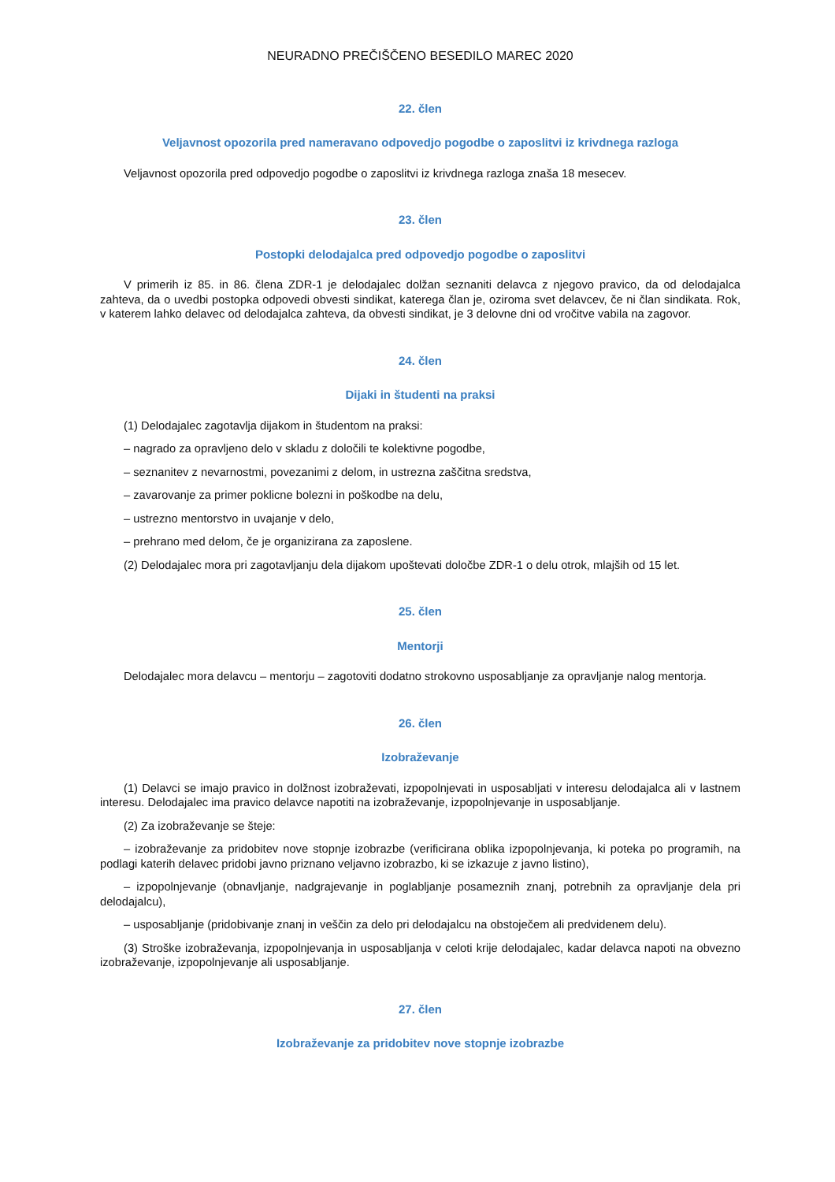NEURADNO PREČIŠČENO BESEDILO MAREC 2020
22. člen
Veljavnost opozorila pred nameravano odpovedjo pogodbe o zaposlitvi iz krivdnega razloga
Veljavnost opozorila pred odpovedjo pogodbe o zaposlitvi iz krivdnega razloga znaša 18 mesecev.
23. člen
Postopki delodajalca pred odpovedjo pogodbe o zaposlitvi
V primerih iz 85. in 86. člena ZDR-1 je delodajalec dolžan seznaniti delavca z njegovo pravico, da od delodajalca zahteva, da o uvedbi postopka odpovedi obvesti sindikat, katerega član je, oziroma svet delavcev, če ni član sindikata. Rok, v katerem lahko delavec od delodajalca zahteva, da obvesti sindikat, je 3 delovne dni od vročitve vabila na zagovor.
24. člen
Dijaki in študenti na praksi
(1) Delodajalec zagotavlja dijakom in študentom na praksi:
– nagrado za opravljeno delo v skladu z določili te kolektivne pogodbe,
– seznanitev z nevarnostmi, povezanimi z delom, in ustrezna zaščitna sredstva,
– zavarovanje za primer poklicne bolezni in poškodbe na delu,
– ustrezno mentorstvo in uvajanje v delo,
– prehrano med delom, če je organizirana za zaposlene.
(2) Delodajalec mora pri zagotavljanju dela dijakom upoštevati določbe ZDR-1 o delu otrok, mlajših od 15 let.
25. člen
Mentorji
Delodajalec mora delavcu – mentorju – zagotoviti dodatno strokovno usposabljanje za opravljanje nalog mentorja.
26. člen
Izobraževanje
(1) Delavci se imajo pravico in dolžnost izobraževati, izpopolnjevati in usposabljati v interesu delodajalca ali v lastnem interesu. Delodajalec ima pravico delavce napotiti na izobraževanje, izpopolnjevanje in usposabljanje.
(2) Za izobraževanje se šteje:
– izobraževanje za pridobitev nove stopnje izobrazbe (verificirana oblika izpopolnjevanja, ki poteka po programih, na podlagi katerih delavec pridobi javno priznano veljavno izobrazbo, ki se izkazuje z javno listino),
– izpopolnjevanje (obnavljanje, nadgrajevanje in poglabljanje posameznih znanj, potrebnih za opravljanje dela pri delodajalcu),
– usposabljanje (pridobivanje znanj in veščin za delo pri delodajalcu na obstoječem ali predvidenem delu).
(3) Stroške izobraževanja, izpopolnjevanja in usposabljanja v celoti krije delodajalec, kadar delavca napoti na obvezno izobraževanje, izpopolnjevanje ali usposabljanje.
27. člen
Izobraževanje za pridobitev nove stopnje izobrazbe